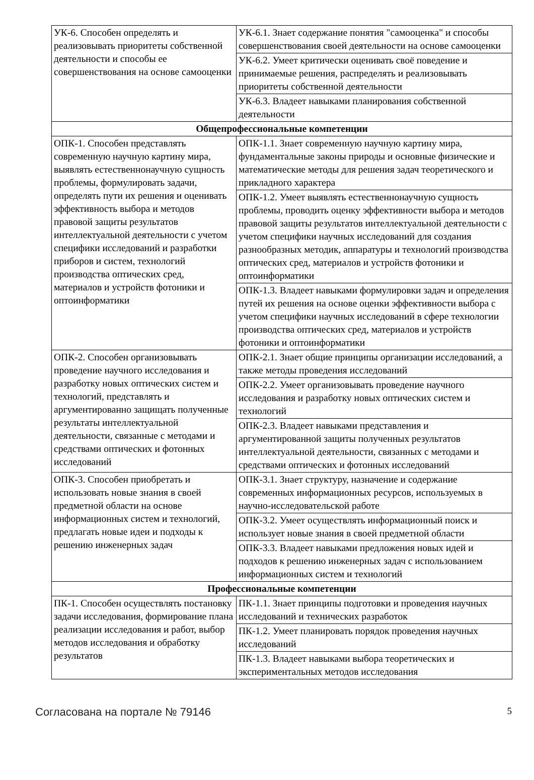| УК-6. Способен определять и реализовывать приоритеты собственной деятельности и способы ее совершенствования на основе самооценки | УК-6.1. Знает содержание понятия "самооценка" и способы совершенствования своей деятельности на основе самооценки |
| | УК-6.2. Умеет критически оценивать своё поведение и принимаемые решения, распределять и реализовывать приоритеты собственной деятельности |
| | УК-6.3. Владеет навыками планирования собственной деятельности |
| Общепрофессиональные компетенции | |
| ОПК-1. Способен представлять современную научную картину мира, выявлять естественнонаучную сущность проблемы, формулировать задачи, определять пути их решения и оценивать эффективность выбора и методов правовой защиты результатов интеллектуальной деятельности с учетом специфики исследований и разработки приборов и систем, технологий производства оптических сред, материалов и устройств фотоники и оптоинформатики | ОПК-1.1. Знает современную научную картину мира, фундаментальные законы природы и основные физические и математические методы для решения задач теоретического и прикладного характера |
| | ОПК-1.2. Умеет выявлять естественнонаучную сущность проблемы, проводить оценку эффективности выбора и методов правовой защиты результатов интеллектуальной деятельности с учетом специфики научных исследований для создания разнообразных методик, аппаратуры и технологий производства оптических сред, материалов и устройств фотоники и оптоинформатики |
| | ОПК-1.3. Владеет навыками формулировки задач и определения путей их решения на основе оценки эффективности выбора с учетом специфики научных исследований в сфере технологии производства оптических сред, материалов и устройств фотоники и оптоинформатики |
| ОПК-2. Способен организовывать проведение научного исследования и разработку новых оптических систем и технологий, представлять и аргументированно защищать полученные результаты интеллектуальной деятельности, связанные с методами и средствами оптических и фотонных исследований | ОПК-2.1. Знает общие принципы организации исследований, а также методы проведения исследований |
| | ОПК-2.2. Умеет организовывать проведение научного исследования и разработку новых оптических систем и технологий |
| | ОПК-2.3. Владеет навыками представления и аргументированной защиты полученных результатов интеллектуальной деятельности, связанных с методами и средствами оптических и фотонных исследований |
| ОПК-3. Способен приобретать и использовать новые знания в своей предметной области на основе информационных систем и технологий, предлагать новые идеи и подходы к решению инженерных задач | ОПК-3.1. Знает структуру, назначение и содержание современных информационных ресурсов, используемых в научно-исследовательской работе |
| | ОПК-3.2. Умеет осуществлять информационный поиск и использует новые знания в своей предметной области |
| | ОПК-3.3. Владеет навыками предложения новых идей и подходов к решению инженерных задач с использованием информационных систем и технологий |
| Профессиональные компетенции | |
| ПК-1. Способен осуществлять постановку задачи исследования, формирование плана реализации исследования и работ, выбор методов исследования и обработку результатов | ПК-1.1. Знает принципы подготовки и проведения научных исследований и технических разработок |
| | ПК-1.2. Умеет планировать порядок проведения научных исследований |
| | ПК-1.3. Владеет навыками выбора теоретических и экспериментальных методов исследования |
Согласована на портале № 79146 5